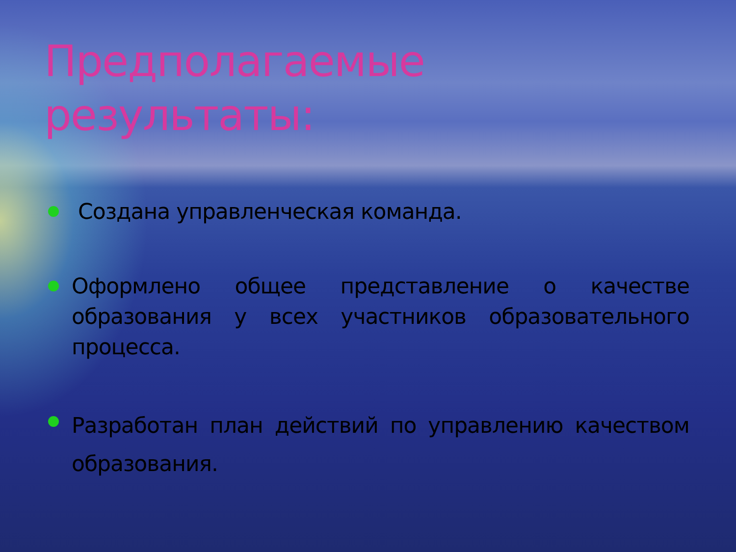Предполагаемые результаты:
Создана управленческая команда.
Оформлено общее представление о качестве образования у всех участников образовательного процесса.
Разработан план действий по управлению качеством образования.